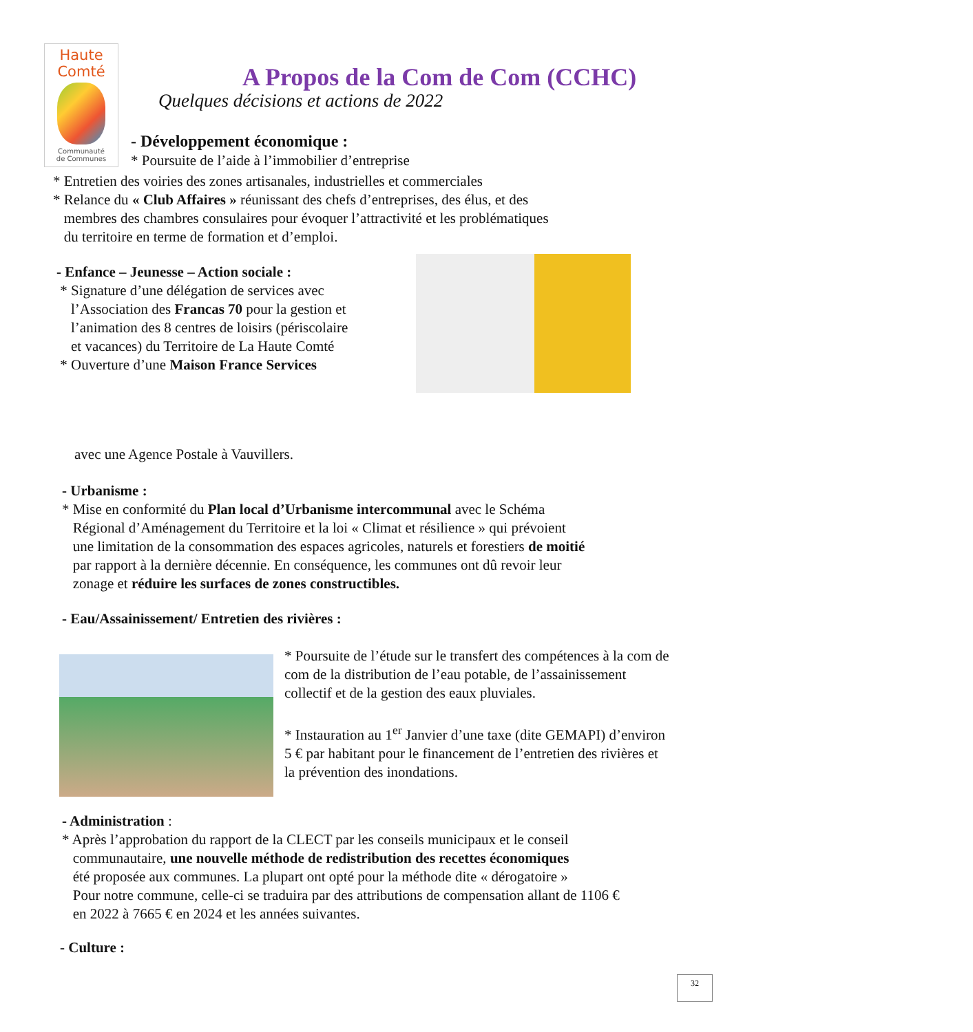Haute
Comté
Communauté
de Communes
A Propos de la Com de Com (CCHC)
Quelques décisions et actions de 2022
- Développement économique :
* Poursuite de l’aide à l’immobilier d’entreprise
* Entretien des voiries des zones artisanales, industrielles et commerciales
* Relance du « Club Affaires » réunissant des chefs d’entreprises, des élus, et des
membres des chambres consulaires pour évoquer l’attractivité et les problématiques
du territoire en terme de formation et d’emploi.
- Enfance – Jeunesse – Action sociale :
* Signature d’une délégation de services avec
l’Association des Francas 70 pour la gestion et
l’animation des 8 centres de loisirs (périscolaire
et vacances) du Territoire de La Haute Comté
* Ouverture d’une Maison France Services
avec une Agence Postale à Vauvillers.
- Urbanisme :
* Mise en conformité du Plan local d’Urbanisme intercommunal avec le Schéma
Régional d’Aménagement du Territoire et la loi « Climat et résilience » qui prévoient
une limitation de la consommation des espaces agricoles, naturels et forestiers de moitié
par rapport à la dernière décennie. En conséquence, les communes ont dû revoir leur
zonage et réduire les surfaces de zones constructibles.
- Eau/Assainissement/ Entretien des rivières :
* Poursuite de l’étude sur le transfert des compétences à la com de com de la distribution de l’eau potable, de l’assainissement collectif et de la gestion des eaux pluviales.
* Instauration au 1<sup>er</sup> Janvier d’une taxe (dite GEMAPI) d’environ 5 € par habitant pour le financement de l’entretien des rivières et la prévention des inondations.
- Administration :
* Après l’approbation du rapport de la CLECT par les conseils municipaux et le conseil
communautaire, une nouvelle méthode de redistribution des recettes économiques
été proposée aux communes. La plupart ont opté pour la méthode dite « dérogatoire »
Pour notre commune, celle-ci se traduira par des attributions de compensation allant de 1106 €
en 2022 à 7665 € en 2024 et les années suivantes.
- Culture :
32